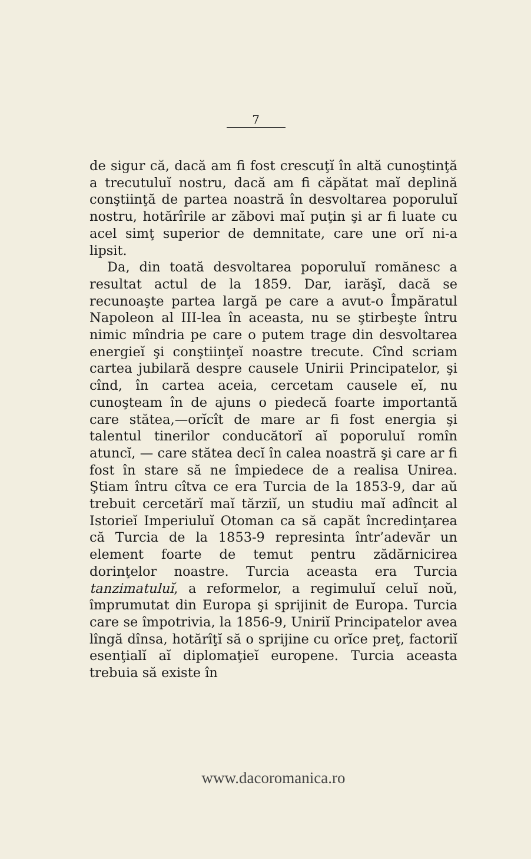7
de sigur că, dacă am fi fost crescuţĭ în altă cunoştinţă a trecutuluĭ nostru, dacă am fi căpătat maĭ deplină conştiinţă de partea noastră în desvoltarea poporuluĭ nostru, hotărîrile ar zăbovi maĭ puţin şi ar fi luate cu acel simţ superior de demnitate, care une orĭ ni-a lipsit.
Da, din toată desvoltarea poporuluĭ romănesc a resultat actul de la 1859. Dar, iarăşĭ, dacă se recunoaşte partea largă pe care a avut-o Împăratul Napoleon al III-lea în aceasta, nu se ştirbeşte întru nimic mîndria pe care o putem trage din desvoltarea energieĭ şi conştiinţeĭ noastre trecute. Cînd scriam cartea jubilară despre causele Unirii Principatelor, şi cînd, în cartea aceia, cercetam causele eĭ, nu cunoşteam în de ajuns o piedecă foarte importantă care stătea,—orĭcît de mare ar fi fost energia şi talentul tinerilor conducătorĭ aĭ poporuluĭ romîn atuncĭ, — care stătea decĭ în calea noastră şi care ar fi fost în stare să ne împiedece de a realisa Unirea. Ştiam întru cîtva ce era Turcia de la 1853-9, dar aŭ trebuit cercetărĭ maĭ tărziĭ, un studiu maĭ adîncit al Istorieĭ Imperiuluĭ Otoman ca să capăt încredinţarea că Turcia de la 1853-9 represinta într’adevăr un element foarte de temut pentru zădărnicirea dorinţelor noastre. Turcia aceasta era Turcia tanzimatuluĭ, a reformelor, a regimuluĭ celuĭ noŭ, împrumutat din Europa şi sprijinit de Europa. Turcia care se împotrivia, la 1856-9, Uniriĭ Principatelor avea lîngă dînsa, hotărîţĭ să o sprijine cu orĭce preţ, factoriĭ esenţialĭ aĭ diplomaţieĭ europene. Turcia aceasta trebuia să existe în
www.dacoromanica.ro